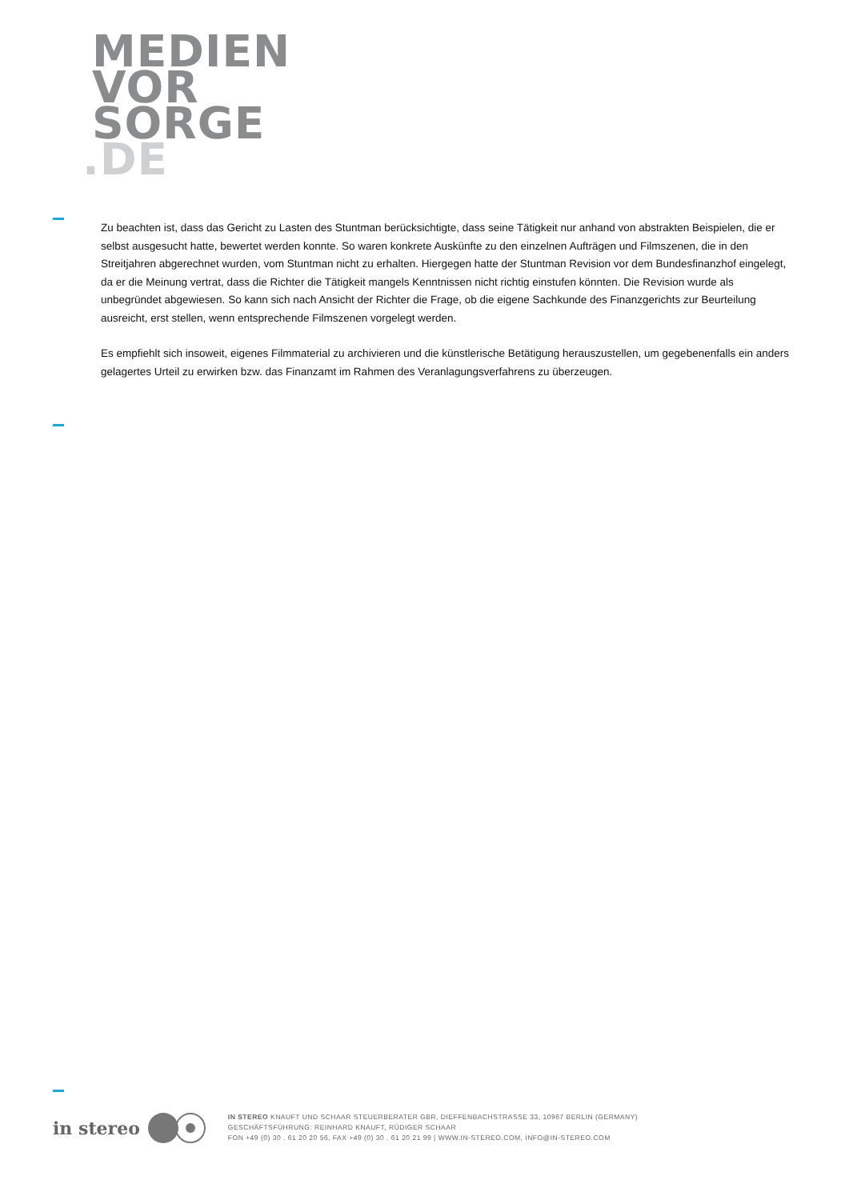MEDIEN
VOR
SORGE
.DE
Zu beachten ist, dass das Gericht zu Lasten des Stuntman berücksichtigte, dass seine Tätigkeit nur anhand von abstrakten Beispielen, die er selbst ausgesucht hatte, bewertet werden konnte. So waren konkrete Auskünfte zu den einzelnen Aufträgen und Filmszenen, die in den Streitjahren abgerechnet wurden, vom Stuntman nicht zu erhalten. Hiergegen hatte der Stuntman Revision vor dem Bundesfinanzhof eingelegt, da er die Meinung vertrat, dass die Richter die Tätigkeit mangels Kenntnissen nicht richtig einstufen könnten. Die Revision wurde als unbegründet abgewiesen. So kann sich nach Ansicht der Richter die Frage, ob die eigene Sachkunde des Finanzgerichts zur Beurteilung ausreicht, erst stellen, wenn entsprechende Filmszenen vorgelegt werden.
Es empfiehlt sich insoweit, eigenes Filmmaterial zu archivieren und die künstlerische Betätigung herauszustellen, um gegebenenfalls ein anders gelagertes Urteil zu erwirken bzw. das Finanzamt im Rahmen des Veranlagungsverfahrens zu überzeugen.
in stereo
IN STEREO KNAUFT UND SCHAAR STEUERBERATER GBR, DIEFFENBACHSTRASSE 33, 10967 BERLIN (GERMANY)
GESCHÄFTSFÜHRUNG: REINHARD KNAUFT, RÜDIGER SCHAAR
FON +49 (0) 30 . 61 20 20 56, FAX +49 (0) 30 . 61 20 21 99 | WWW.IN-STEREO.COM, INFO@IN-STEREO.COM